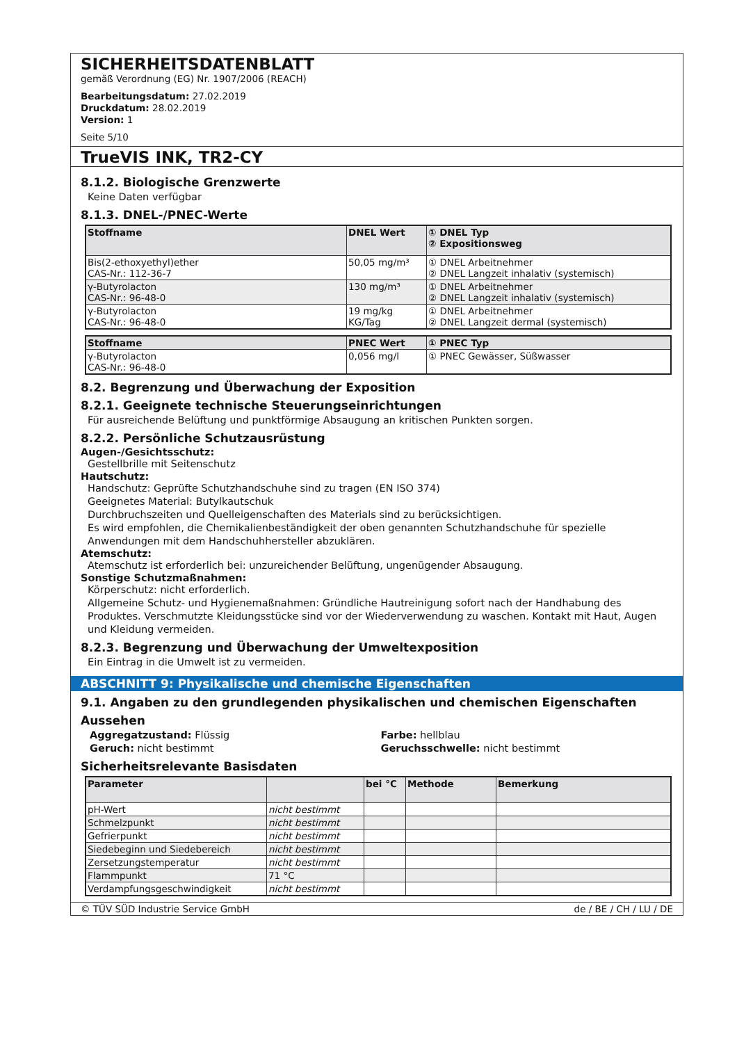SICHERHEITSDATENBLATT
gemäß Verordnung (EG) Nr. 1907/2006 (REACH)
Bearbeitungsdatum: 27.02.2019
Druckdatum: 28.02.2019
Version: 1
Seite 5/10
TrueVIS INK, TR2-CY
8.1.2. Biologische Grenzwerte
Keine Daten verfügbar
8.1.3. DNEL-/PNEC-Werte
| Stoffname | DNEL Wert | ① DNEL Typ ② Expositionsweg |
| --- | --- | --- |
| Bis(2-ethoxyethyl)ether CAS-Nr.: 112-36-7 | 50,05 mg/m³ | ① DNEL Arbeitnehmer ② DNEL Langzeit inhalativ (systemisch) |
| γ-Butyrolacton CAS-Nr.: 96-48-0 | 130 mg/m³ | ① DNEL Arbeitnehmer ② DNEL Langzeit inhalativ (systemisch) |
| γ-Butyrolacton CAS-Nr.: 96-48-0 | 19 mg/kg KG/Tag | ① DNEL Arbeitnehmer ② DNEL Langzeit dermal (systemisch) |
| Stoffname | PNEC Wert | ① PNEC Typ |
| --- | --- | --- |
| γ-Butyrolacton CAS-Nr.: 96-48-0 | 0,056 mg/l | ① PNEC Gewässer, Süßwasser |
8.2. Begrenzung und Überwachung der Exposition
8.2.1. Geeignete technische Steuerungseinrichtungen
Für ausreichende Belüftung und punktförmige Absaugung an kritischen Punkten sorgen.
8.2.2. Persönliche Schutzausrüstung
Augen-/Gesichtsschutz:
Gestellbrille mit Seitenschutz
Hautschutz:
Handschutz: Geprüfte Schutzhandschuhe sind zu tragen (EN ISO 374)
Geeignetes Material: Butylkautschuk
Durchbruchszeiten und Quelleigenschaften des Materials sind zu berücksichtigen.
Es wird empfohlen, die Chemikalienbeständigkeit der oben genannten Schutzhandschuhe für spezielle Anwendungen mit dem Handschuhhersteller abzuklären.
Atemschutz:
Atemschutz ist erforderlich bei: unzureichender Belüftung, ungenügender Absaugung.
Sonstige Schutzmaßnahmen:
Körperschutz: nicht erforderlich.
Allgemeine Schutz- und Hygienemaßnahmen: Gründliche Hautreinigung sofort nach der Handhabung des Produktes. Verschmutzte Kleidungsstücke sind vor der Wiederverwendung zu waschen. Kontakt mit Haut, Augen und Kleidung vermeiden.
8.2.3. Begrenzung und Überwachung der Umweltexposition
Ein Eintrag in die Umwelt ist zu vermeiden.
ABSCHNITT 9: Physikalische und chemische Eigenschaften
9.1. Angaben zu den grundlegenden physikalischen und chemischen Eigenschaften
Aussehen
Aggregatzustand: Flüssig Farbe: hellblau
Geruch: nicht bestimmt Geruchsschwelle: nicht bestimmt
Sicherheitsrelevante Basisdaten
| Parameter | | bei °C | Methode | Bemerkung |
| --- | --- | --- | --- | --- |
| pH-Wert | nicht bestimmt | | | |
| Schmelzpunkt | nicht bestimmt | | | |
| Gefrierpunkt | nicht bestimmt | | | |
| Siedebeginn und Siedebereich | nicht bestimmt | | | |
| Zersetzungstemperatur | nicht bestimmt | | | |
| Flammpunkt | 71 °C | | | |
| Verdampfungsgeschwindigkeit | nicht bestimmt | | | |
© TÜV SÜD Industrie Service GmbH de / BE / CH / LU / DE